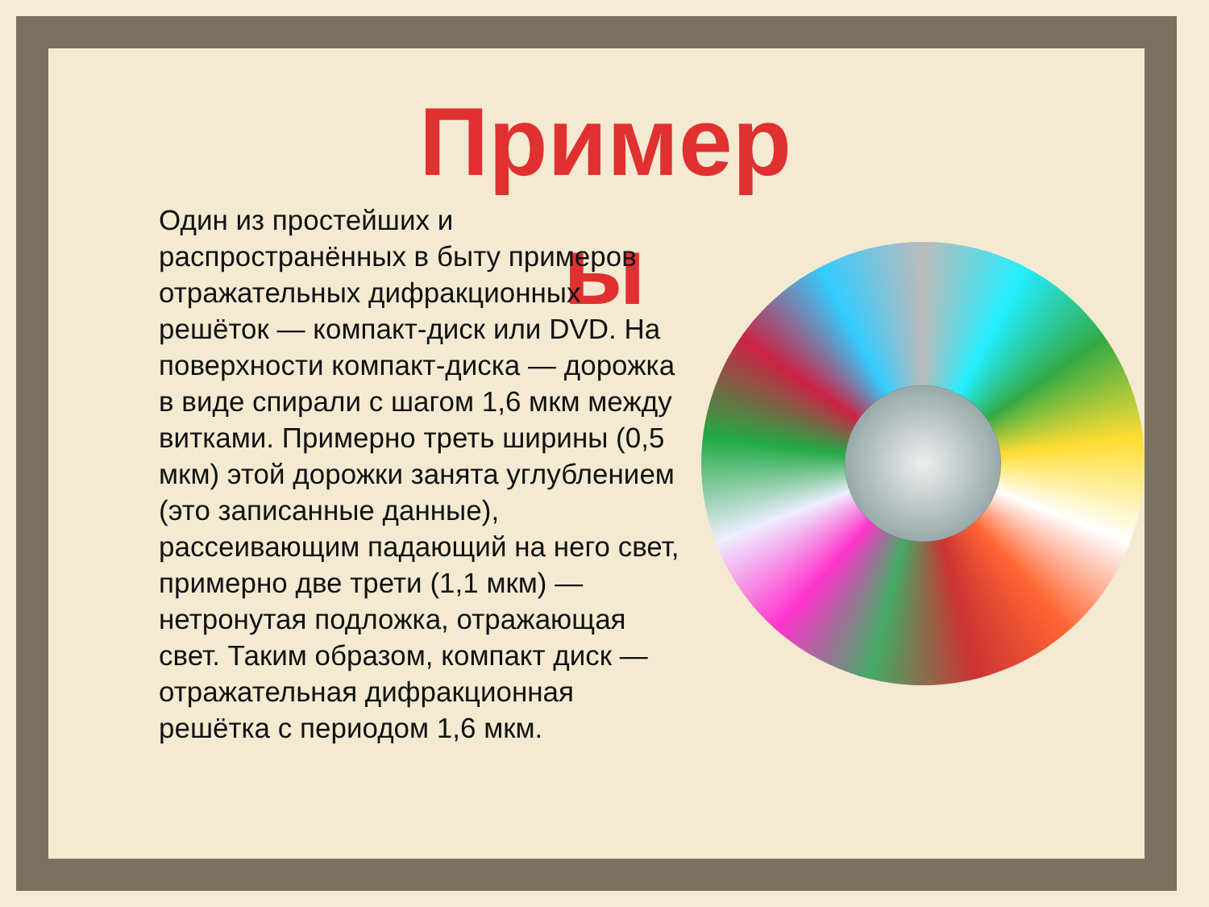Пример ы
Один из простейших и распространённых в быту примеров отражательных дифракционных решёток — компакт-диск или DVD. На поверхности компакт-диска — дорожка в виде спирали с шагом 1,6 мкм между витками. Примерно треть ширины (0,5 мкм) этой дорожки занята углублением (это записанные данные), рассеивающим падающий на него свет, примерно две трети (1,1 мкм) — нетронутая подложка, отражающая свет. Таким образом, компакт диск — отражательная дифракционная решётка с периодом 1,6 мкм.